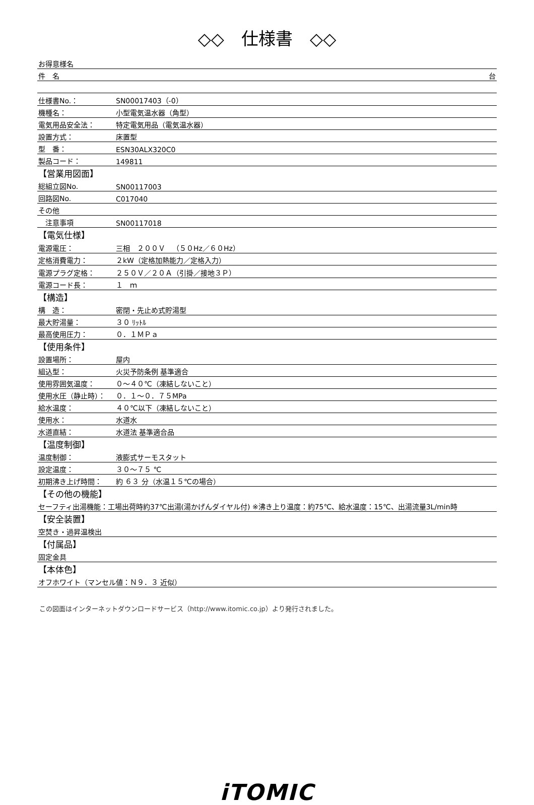◇◇　仕様書　◇◇
| お得意様名 | |
| 件 名 台 | |
| 仕様書No.： | SN00017403（-0） |
| 機種名： | 小型電気温水器（角型） |
| 電気用品安全法： | 特定電気用品（電気温水器） |
| 設置方式： | 床置型 |
| 型 番： | ESN30ALX320C0 |
| 製品コード： | 149811 |
| 【営業用図面】 | |
| 総組立図No. | SN00117003 |
| 回路図No. | C017040 |
| その他 | |
| 注意事項 | SN00117018 |
| 【電気仕様】 | |
| 電源電圧： | 三相 ２００Ｖ （５０Hz／６０Hz） |
| 定格消費電力： | ２kW（定格加熱能力／定格入力） |
| 電源プラグ定格： | ２５０Ｖ／２０Ａ（引掛／接地３Ｐ） |
| 電源コード長： | １ ｍ |
| 【構造】 | |
| 構 造： | 密閉・先止め式貯湯型 |
| 最大貯湯量： | ３０ ﾘｯﾄﾙ |
| 最高使用圧力： | ０．１ＭＰａ |
| 【使用条件】 | |
| 設置場所： | 屋内 |
| 組込型： | 火災予防条例 基準適合 |
| 使用雰囲気温度： | ０～４０℃（凍結しないこと） |
| 使用水圧（静止時）： | ０．１～０．７５MPa |
| 給水温度： | ４０℃以下（凍結しないこと） |
| 使用水： | 水道水 |
| 水道直結： | 水道法 基準適合品 |
| 【温度制御】 | |
| 温度制御： | 液膨式サーモスタット |
| 設定温度： | ３０～７５ ℃ |
| 初期沸き上げ時間： | 約 ６３ 分（水温１５℃の場合） |
| 【その他の機能】 | |
| セーフティ出湯機能：工場出荷時約37℃出湯(湯かげんダイヤル付) ※沸き上り温度：約75℃、給水温度：15℃、出湯流量3L/min時 | |
| 【安全装置】 | |
| 空焚き・過昇温検出 | |
| 【付属品】 | |
| 固定金具 | |
| 【本体色】 | |
| オフホワイト（マンセル値：Ｎ９．３ 近似） | |
この図面はインターネットダウンロードサービス（http://www.itomic.co.jp）より発行されました。
iTOMIC